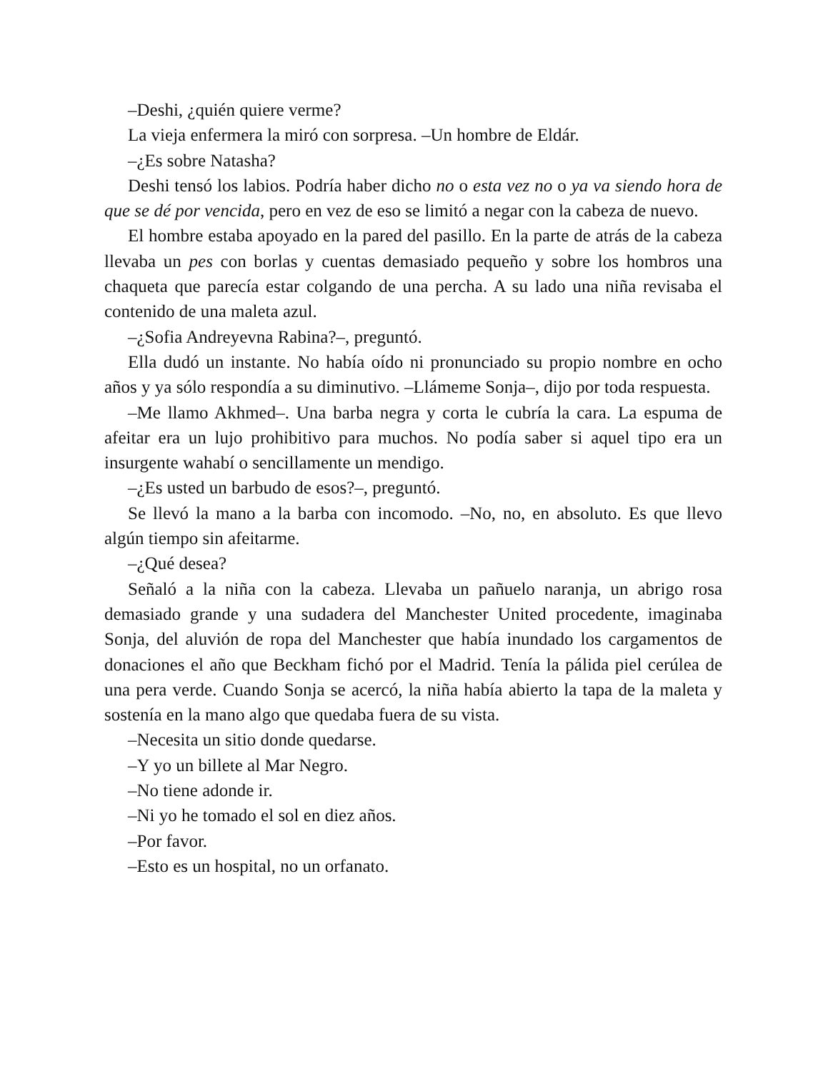–Deshi, ¿quién quiere verme?
La vieja enfermera la miró con sorpresa. –Un hombre de Eldár.
–¿Es sobre Natasha?
Deshi tensó los labios. Podría haber dicho no o esta vez no o ya va siendo hora de que se dé por vencida, pero en vez de eso se limitó a negar con la cabeza de nuevo.
El hombre estaba apoyado en la pared del pasillo. En la parte de atrás de la cabeza llevaba un pes con borlas y cuentas demasiado pequeño y sobre los hombros una chaqueta que parecía estar colgando de una percha. A su lado una niña revisaba el contenido de una maleta azul.
–¿Sofia Andreyevna Rabina?–, preguntó.
Ella dudó un instante. No había oído ni pronunciado su propio nombre en ocho años y ya sólo respondía a su diminutivo. –Llámeme Sonja–, dijo por toda respuesta.
–Me llamo Akhmed–. Una barba negra y corta le cubría la cara. La espuma de afeitar era un lujo prohibitivo para muchos. No podía saber si aquel tipo era un insurgente wahabí o sencillamente un mendigo.
–¿Es usted un barbudo de esos?–, preguntó.
Se llevó la mano a la barba con incomodo. –No, no, en absoluto. Es que llevo algún tiempo sin afeitarme.
–¿Qué desea?
Señaló a la niña con la cabeza. Llevaba un pañuelo naranja, un abrigo rosa demasiado grande y una sudadera del Manchester United procedente, imaginaba Sonja, del aluvión de ropa del Manchester que había inundado los cargamentos de donaciones el año que Beckham fichó por el Madrid. Tenía la pálida piel cerúlea de una pera verde. Cuando Sonja se acercó, la niña había abierto la tapa de la maleta y sostenía en la mano algo que quedaba fuera de su vista.
–Necesita un sitio donde quedarse.
–Y yo un billete al Mar Negro.
–No tiene adonde ir.
–Ni yo he tomado el sol en diez años.
–Por favor.
–Esto es un hospital, no un orfanato.